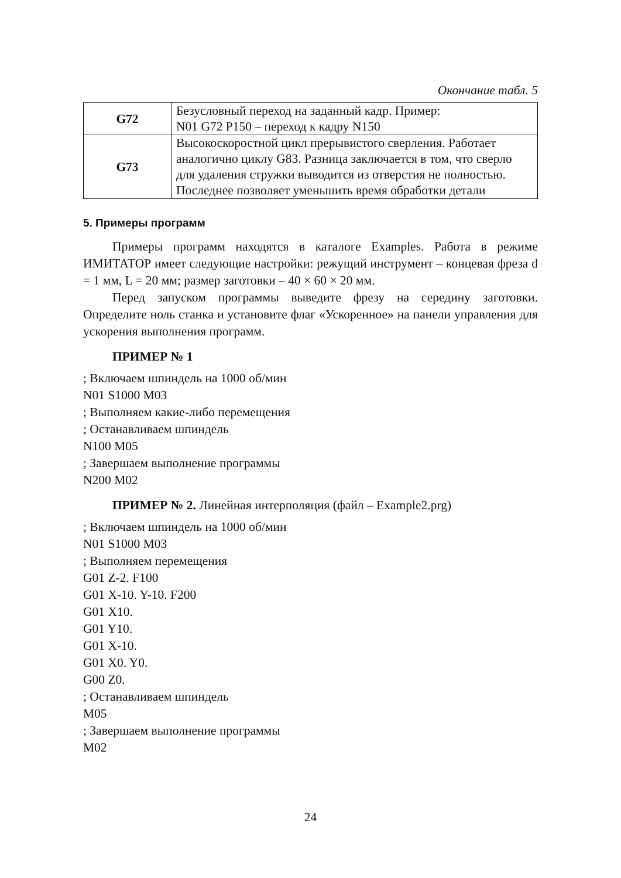Окончание табл. 5
| G72 | Безусловный переход на заданный кадр. Пример: N01 G72 P150 – переход к кадру N150 |
| G73 | Высокоскоростной цикл прерывистого сверления. Работает аналогично циклу G83. Разница заключается в том, что сверло для удаления стружки выводится из отверстия не полностью. Последнее позволяет уменьшить время обработки детали |
5. Примеры программ
Примеры программ находятся в каталоге Examples. Работа в режиме ИМИТАТОР имеет следующие настройки: режущий инструмент – концевая фреза d = 1 мм, L = 20 мм; размер заготовки – 40 × 60 × 20 мм.
Перед запуском программы выведите фрезу на середину заготовки. Определите ноль станка и установите флаг «Ускоренное» на панели управления для ускорения выполнения программ.
ПРИМЕР № 1
; Включаем шпиндель на 1000 об/мин
N01 S1000 M03
; Выполняем какие-либо перемещения
; Останавливаем шпиндель
N100 M05
; Завершаем выполнение программы
N200 M02
ПРИМЕР № 2. Линейная интерполяция (файл – Example2.prg)
; Включаем шпиндель на 1000 об/мин
N01 S1000 M03
; Выполняем перемещения
G01 Z-2. F100
G01 X-10. Y-10. F200
G01 X10.
G01 Y10.
G01 X-10.
G01 X0. Y0.
G00 Z0.
; Останавливаем шпиндель
M05
; Завершаем выполнение программы
M02
24